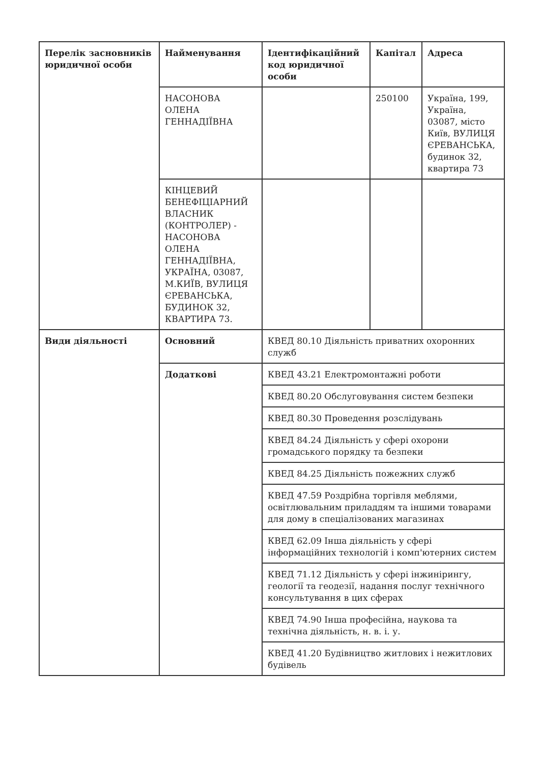| Перелік засновників юридичної особи | Найменування | Ідентифікаційний код юридичної особи | Капітал | Адреса |
| --- | --- | --- | --- | --- |
| | НАСОНОВА ОЛЕНА ГЕННАДІЇВНА | | 250100 | Україна, 199, Україна, 03087, місто Київ, ВУЛИЦЯ ЄРЕВАНСЬКА, будинок 32, квартира 73 |
| | КІНЦЕВИЙ БЕНЕФІЦІАРНИЙ ВЛАСНИК (КОНТРОЛЕР) - НАСОНОВА ОЛЕНА ГЕННАДІЇВНА, УКРАЇНА, 03087, М.КИЇВ, ВУЛИЦЯ ЄРЕВАНСЬКА, БУДИНОК 32, КВАРТИРА 73. | | | |
| Види діяльності | Основний | КВЕД 80.10 Діяльність приватних охоронних служб | | |
| | Додаткові | КВЕД 43.21 Електромонтажні роботи | | |
| | | КВЕД 80.20 Обслуговування систем безпеки | | |
| | | КВЕД 80.30 Проведення розслідувань | | |
| | | КВЕД 84.24 Діяльність у сфері охорони громадського порядку та безпеки | | |
| | | КВЕД 84.25 Діяльність пожежних служб | | |
| | | КВЕД 47.59 Роздрібна торгівля меблями, освітлювальним приладдям та іншими товарами для дому в спеціалізованих магазинах | | |
| | | КВЕД 62.09 Інша діяльність у сфері інформаційних технологій і комп'ютерних систем | | |
| | | КВЕД 71.12 Діяльність у сфері інжинірингу, геології та геодезії, надання послуг технічного консультування в цих сферах | | |
| | | КВЕД 74.90 Інша професійна, наукова та технічна діяльність, н. в. і. у. | | |
| | | КВЕД 41.20 Будівництво житлових і нежитлових будівель | | |